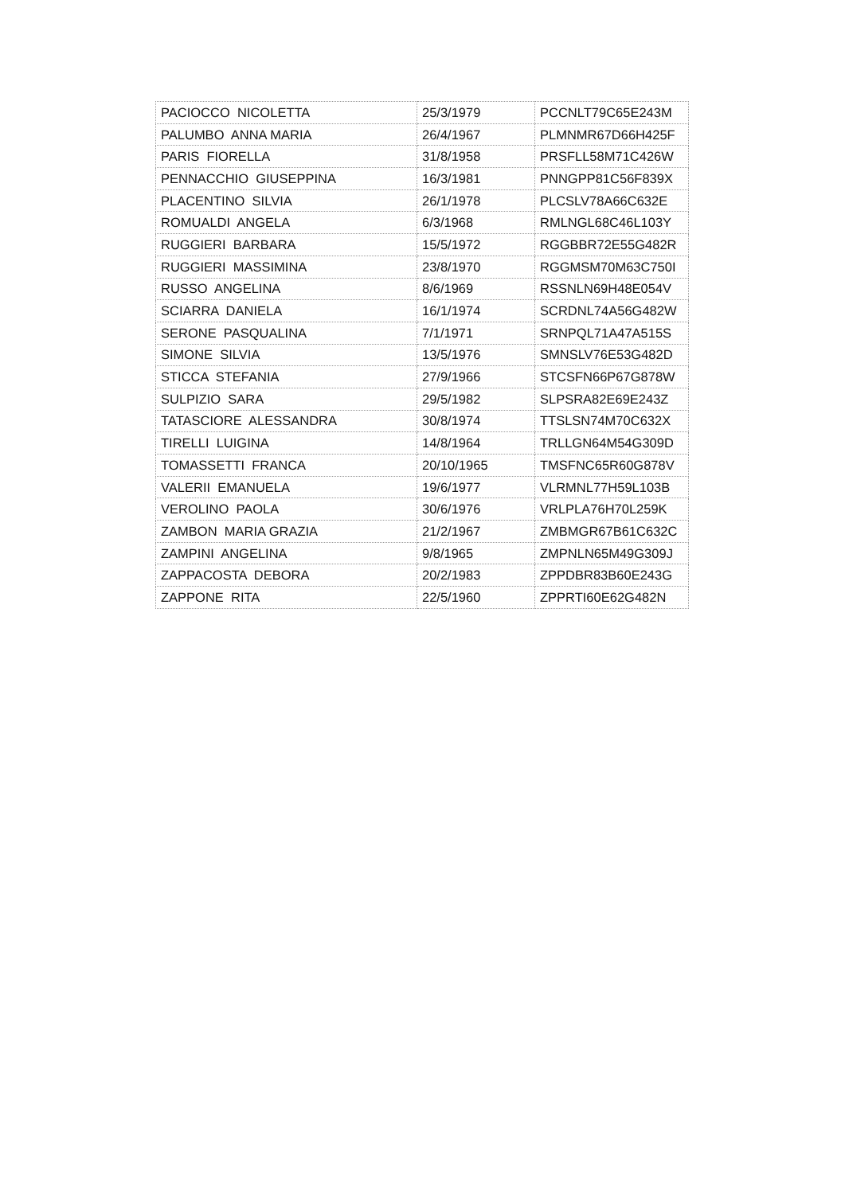| PACIOCCO NICOLETTA | 25/3/1979 | PCCNLT79C65E243M |
| PALUMBO ANNA MARIA | 26/4/1967 | PLMNMR67D66H425F |
| PARIS FIORELLA | 31/8/1958 | PRSFLL58M71C426W |
| PENNACCHIO GIUSEPPINA | 16/3/1981 | PNNGPP81C56F839X |
| PLACENTINO SILVIA | 26/1/1978 | PLCSLV78A66C632E |
| ROMUALDI ANGELA | 6/3/1968 | RMLNGL68C46L103Y |
| RUGGIERI BARBARA | 15/5/1972 | RGGBBR72E55G482R |
| RUGGIERI MASSIMINA | 23/8/1970 | RGGMSM70M63C750I |
| RUSSO ANGELINA | 8/6/1969 | RSSNLN69H48E054V |
| SCIARRA DANIELA | 16/1/1974 | SCRDNL74A56G482W |
| SERONE PASQUALINA | 7/1/1971 | SRNPQL71A47A515S |
| SIMONE SILVIA | 13/5/1976 | SMNSLV76E53G482D |
| STICCA STEFANIA | 27/9/1966 | STCSFN66P67G878W |
| SULPIZIO SARA | 29/5/1982 | SLPSRA82E69E243Z |
| TATASCIORE ALESSANDRA | 30/8/1974 | TTSLSN74M70C632X |
| TIRELLI LUIGINA | 14/8/1964 | TRLLGN64M54G309D |
| TOMASSETTI FRANCA | 20/10/1965 | TMSFNC65R60G878V |
| VALERII EMANUELA | 19/6/1977 | VLRMNL77H59L103B |
| VEROLINO PAOLA | 30/6/1976 | VRLPLA76H70L259K |
| ZAMBON MARIA GRAZIA | 21/2/1967 | ZMBMGR67B61C632C |
| ZAMPINI ANGELINA | 9/8/1965 | ZMPNLN65M49G309J |
| ZAPPACOSTA DEBORA | 20/2/1983 | ZPPDBR83B60E243G |
| ZAPPONE RITA | 22/5/1960 | ZPPRTI60E62G482N |